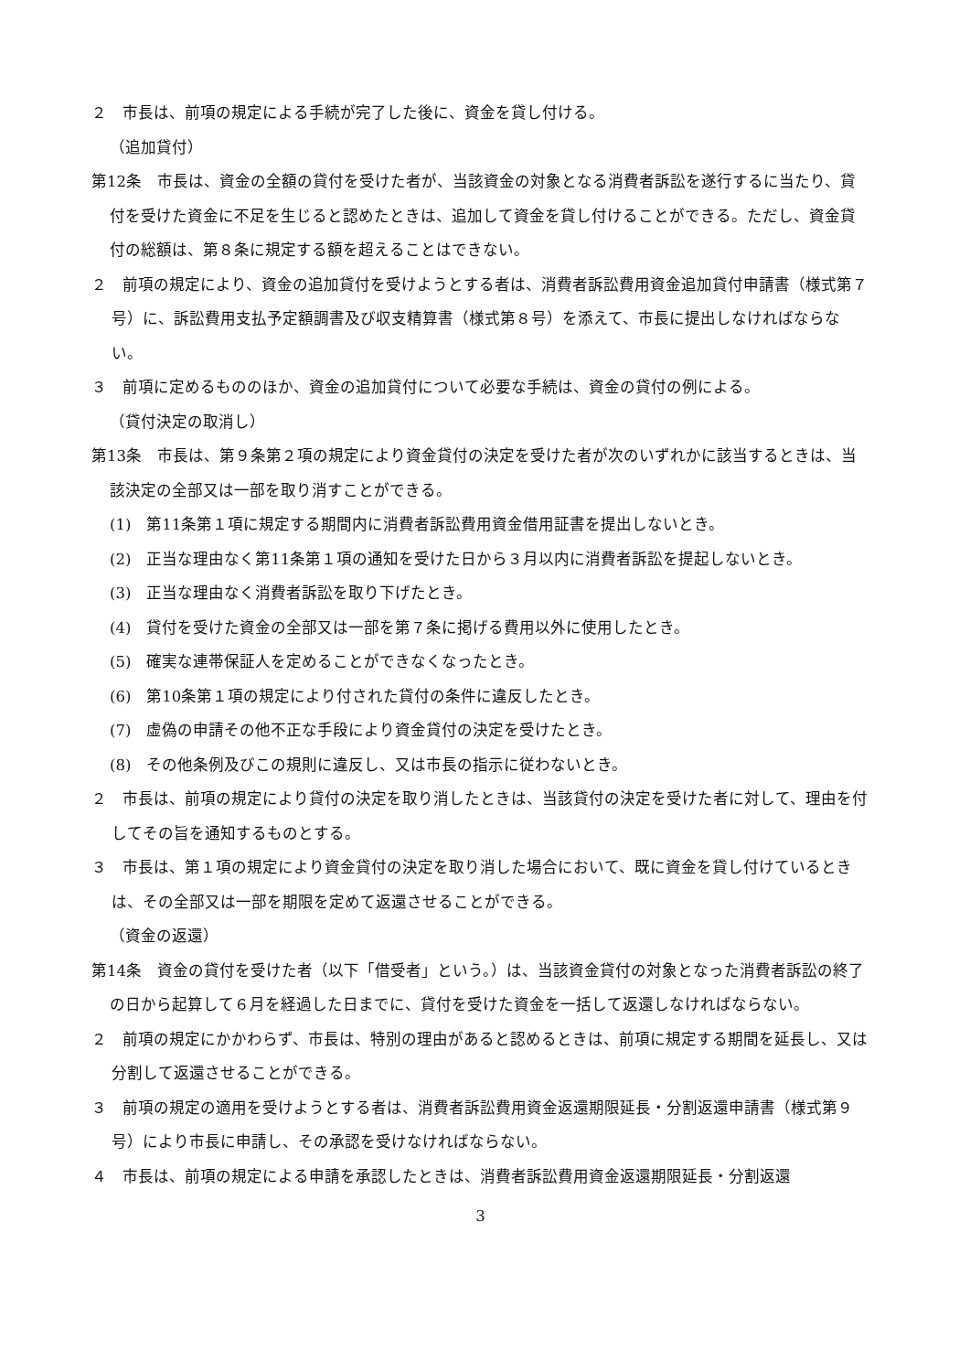２　市長は、前項の規定による手続が完了した後に、資金を貸し付ける。
（追加貸付）
第12条　市長は、資金の全額の貸付を受けた者が、当該資金の対象となる消費者訴訟を遂行するに当たり、貸付を受けた資金に不足を生じると認めたときは、追加して資金を貸し付けることができる。ただし、資金貸付の総額は、第８条に規定する額を超えることはできない。
２　前項の規定により、資金の追加貸付を受けようとする者は、消費者訴訟費用資金追加貸付申請書（様式第７号）に、訴訟費用支払予定額調書及び収支精算書（様式第８号）を添えて、市長に提出しなければならない。
３　前項に定めるもののほか、資金の追加貸付について必要な手続は、資金の貸付の例による。
（貸付決定の取消し）
第13条　市長は、第９条第２項の規定により資金貸付の決定を受けた者が次のいずれかに該当するときは、当該決定の全部又は一部を取り消すことができる。
(1)　第11条第１項に規定する期間内に消費者訴訟費用資金借用証書を提出しないとき。
(2)　正当な理由なく第11条第１項の通知を受けた日から３月以内に消費者訴訟を提起しないとき。
(3)　正当な理由なく消費者訴訟を取り下げたとき。
(4)　貸付を受けた資金の全部又は一部を第７条に掲げる費用以外に使用したとき。
(5)　確実な連帯保証人を定めることができなくなったとき。
(6)　第10条第１項の規定により付された貸付の条件に違反したとき。
(7)　虚偽の申請その他不正な手段により資金貸付の決定を受けたとき。
(8)　その他条例及びこの規則に違反し、又は市長の指示に従わないとき。
２　市長は、前項の規定により貸付の決定を取り消したときは、当該貸付の決定を受けた者に対して、理由を付してその旨を通知するものとする。
３　市長は、第１項の規定により資金貸付の決定を取り消した場合において、既に資金を貸し付けているときは、その全部又は一部を期限を定めて返還させることができる。
（資金の返還）
第14条　資金の貸付を受けた者（以下「借受者」という。）は、当該資金貸付の対象となった消費者訴訟の終了の日から起算して６月を経過した日までに、貸付を受けた資金を一括して返還しなければならない。
２　前項の規定にかかわらず、市長は、特別の理由があると認めるときは、前項に規定する期間を延長し、又は分割して返還させることができる。
３　前項の規定の適用を受けようとする者は、消費者訴訟費用資金返還期限延長・分割返還申請書（様式第９号）により市長に申請し、その承認を受けなければならない。
４　市長は、前項の規定による申請を承認したときは、消費者訴訟費用資金返還期限延長・分割返還
3